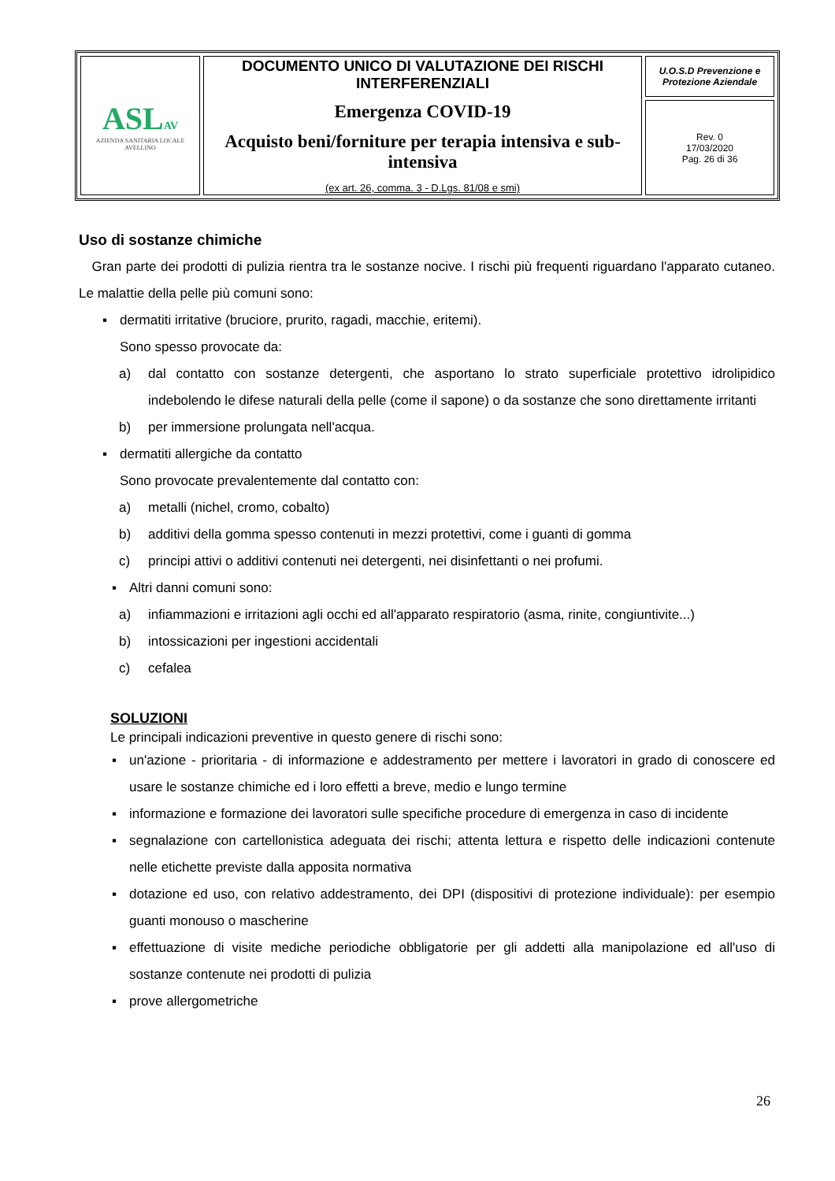| ASL AV AZIENDA SANITARIA LOCALE AVELLINO | DOCUMENTO UNICO DI VALUTAZIONE DEI RISCHI INTERFERENZIALI Emergenza COVID-19 Acquisto beni/forniture per terapia intensiva e sub-intensiva (ex art. 26, comma. 3 - D.Lgs. 81/08 e smi) | U.O.S.D Prevenzione e Protezione Aziendale |
| | | Rev. 0 17/03/2020 Pag. 26 di 36 |
Uso di sostanze chimiche
Gran parte dei prodotti di pulizia rientra tra le sostanze nocive. I rischi più frequenti riguardano l'apparato cutaneo. Le malattie della pelle più comuni sono:
▪ dermatiti irritative (bruciore, prurito, ragadi, macchie, eritemi).
Sono spesso provocate da:
a) dal contatto con sostanze detergenti, che asportano lo strato superficiale protettivo idrolipidico indebolendo le difese naturali della pelle (come il sapone) o da sostanze che sono direttamente irritanti
b) per immersione prolungata nell'acqua.
▪ dermatiti allergiche da contatto
Sono provocate prevalentemente dal contatto con:
a) metalli (nichel, cromo, cobalto)
b) additivi della gomma spesso contenuti in mezzi protettivi, come i guanti di gomma
c) principi attivi o additivi contenuti nei detergenti, nei disinfettanti o nei profumi.
▪ Altri danni comuni sono:
a) infiammazioni e irritazioni agli occhi ed all'apparato respiratorio (asma, rinite, congiuntivite...)
b) intossicazioni per ingestioni accidentali
c) cefalea
SOLUZIONI
Le principali indicazioni preventive in questo genere di rischi sono:
▪ un'azione - prioritaria - di informazione e addestramento per mettere i lavoratori in grado di conoscere ed usare le sostanze chimiche ed i loro effetti a breve, medio e lungo termine
▪ informazione e formazione dei lavoratori sulle specifiche procedure di emergenza in caso di incidente
▪ segnalazione con cartellonistica adeguata dei rischi; attenta lettura e rispetto delle indicazioni contenute nelle etichette previste dalla apposita normativa
▪ dotazione ed uso, con relativo addestramento, dei DPI (dispositivi di protezione individuale): per esempio guanti monouso o mascherine
▪ effettuazione di visite mediche periodiche obbligatorie per gli addetti alla manipolazione ed all'uso di sostanze contenute nei prodotti di pulizia
▪ prove allergometriche
26